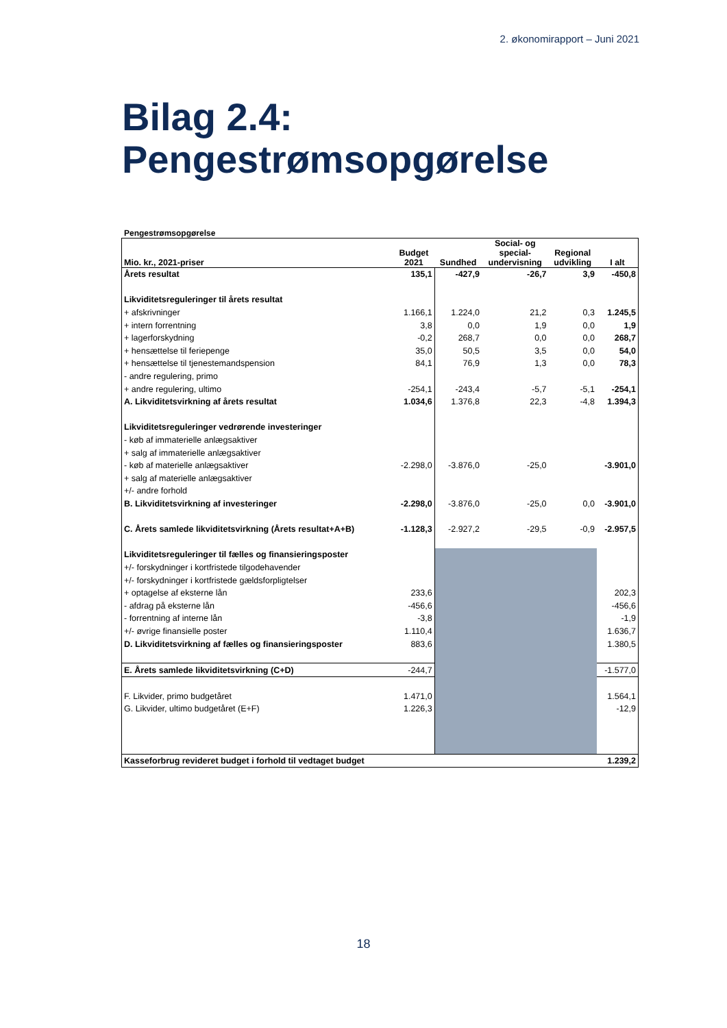2. økonomirapport – Juni 2021
Bilag 2.4:
Pengestrømsopgørelse
Pengestrømsopgørelse
| Mio. kr., 2021-priser | Budget 2021 | Sundhed | Social- og special- undervisning | Regional udvikling | I alt |
| --- | --- | --- | --- | --- | --- |
| Årets resultat | 135,1 | -427,9 | -26,7 | 3,9 | -450,8 |
| Likviditetsreguleringer til årets resultat | | | | | |
| + afskrivninger | 1.166,1 | 1.224,0 | 21,2 | 0,3 | 1.245,5 |
| + intern forrentning | 3,8 | 0,0 | 1,9 | 0,0 | 1,9 |
| + lagerforskydning | -0,2 | 268,7 | 0,0 | 0,0 | 268,7 |
| + hensættelse til feriepenge | 35,0 | 50,5 | 3,5 | 0,0 | 54,0 |
| + hensættelse til tjenestemandspension | 84,1 | 76,9 | 1,3 | 0,0 | 78,3 |
| - andre regulering, primo | | | | | |
| + andre regulering, ultimo | -254,1 | -243,4 | -5,7 | -5,1 | -254,1 |
| A. Likviditetsvirkning af årets resultat | 1.034,6 | 1.376,8 | 22,3 | -4,8 | 1.394,3 |
| Likviditetsreguleringer vedrørende investeringer | | | | | |
| - køb af immaterielle anlægsaktiver | | | | | |
| + salg af immaterielle anlægsaktiver | | | | | |
| - køb af materielle anlægsaktiver | -2.298,0 | -3.876,0 | -25,0 | | -3.901,0 |
| + salg af materielle anlægsaktiver | | | | | |
| +/- andre forhold | | | | | |
| B. Likviditetsvirkning af investeringer | -2.298,0 | -3.876,0 | -25,0 | 0,0 | -3.901,0 |
| C. Årets samlede likviditetsvirkning (Årets resultat+A+B) | -1.128,3 | -2.927,2 | -29,5 | -0,9 | -2.957,5 |
| Likviditetsreguleringer til fælles og finansieringsposter | | | | | |
| +/- forskydninger i kortfristede tilgodehavender | | | | | |
| +/- forskydninger i kortfristede gældsforpligtelser | | | | | |
| + optagelse af eksterne lån | 233,6 | | | | 202,3 |
| - afdrag på eksterne lån | -456,6 | | | | -456,6 |
| - forrentning af interne lån | -3,8 | | | | -1,9 |
| +/- øvrige finansielle poster | 1.110,4 | | | | 1.636,7 |
| D. Likviditetsvirkning af fælles og finansieringsposter | 883,6 | | | | 1.380,5 |
| E. Årets samlede likviditetsvirkning (C+D) | -244,7 | | | | -1.577,0 |
| F. Likvider, primo budgetåret | 1.471,0 | | | | 1.564,1 |
| G. Likvider, ultimo budgetåret (E+F) | 1.226,3 | | | | -12,9 |
| Kasseforbrug revideret budget i forhold til vedtaget budget | | | | | 1.239,2 |
18